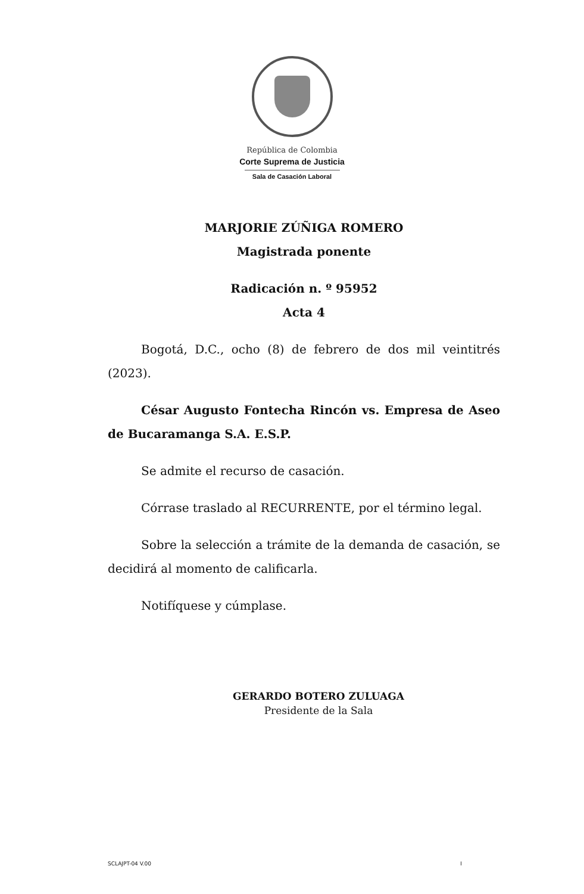República de Colombia
Corte Suprema de Justicia
Sala de Casación Laboral
MARJORIE ZÚÑIGA ROMERO
Magistrada ponente
Radicación n. º 95952
Acta 4
Bogotá, D.C., ocho (8) de febrero de dos mil veintitrés (2023).
César Augusto Fontecha Rincón vs. Empresa de Aseo de Bucaramanga S.A. E.S.P.
Se admite el recurso de casación.
Córrase traslado al RECURRENTE, por el término legal.
Sobre la selección a trámite de la demanda de casación, se decidirá al momento de calificarla.
Notifíquese y cúmplase.
GERARDO BOTERO ZULUAGA
Presidente de la Sala
SCLAJPT-04 V.00 I